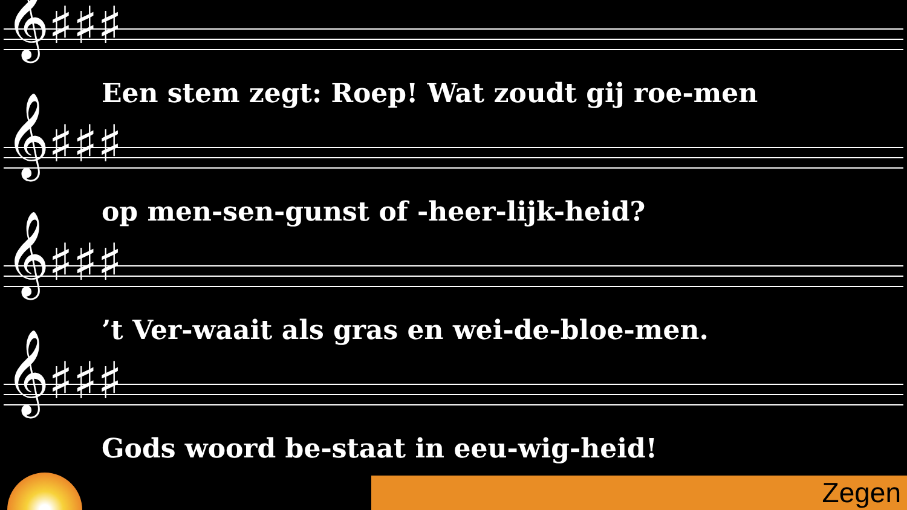𝄞♯♯♯
Een stem zegt: Roep! Wat zoudt gij roe-men
𝄞♯♯♯
op men-sen-gunst of -heer-lijk-heid?
𝄞♯♯♯
’t Ver-waait als gras en wei-de-bloe-men.
𝄞♯♯♯
Gods woord be-staat in eeu-wig-heid!
Zegen